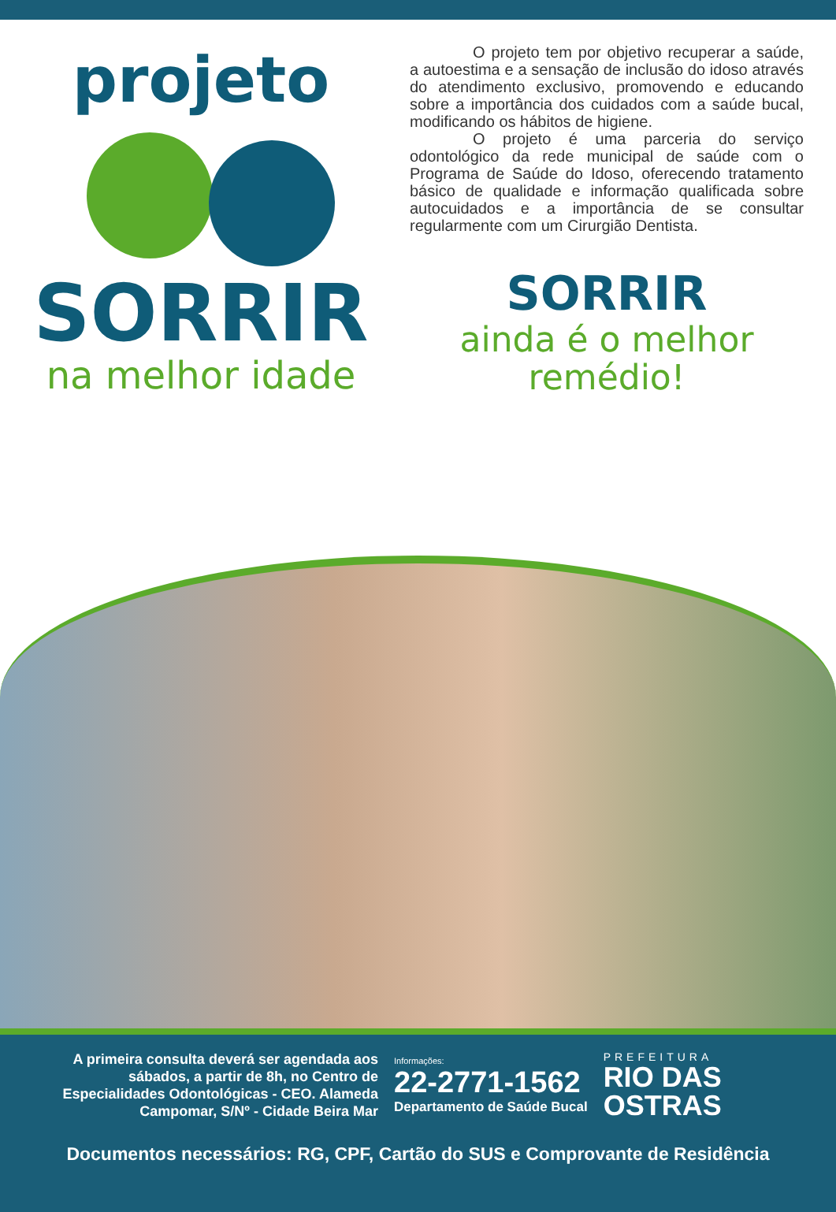projeto
SORRIR
na melhor idade
O projeto tem por objetivo recuperar a saúde, a autoestima e a sensação de inclusão do idoso através do atendimento exclusivo, promovendo e educando sobre a importância dos cuidados com a saúde bucal, modificando os hábitos de higiene.
O projeto é uma parceria do serviço odontológico da rede municipal de saúde com o Programa de Saúde do Idoso, oferecendo tratamento básico de qualidade e informação qualificada sobre autocuidados e a importância de se consultar regularmente com um Cirurgião Dentista.
SORRIR
ainda é o melhor
remédio!
A primeira consulta deverá ser agendada aos sábados, a partir de 8h, no Centro de Especialidades Odontológicas - CEO. Alameda Campomar, S/Nº - Cidade Beira Mar
Informações:
22-2771-1562
Departamento de Saúde Bucal
PREFEITURA
RIO DAS
OSTRAS
Documentos necessários: RG, CPF, Cartão do SUS e Comprovante de Residência